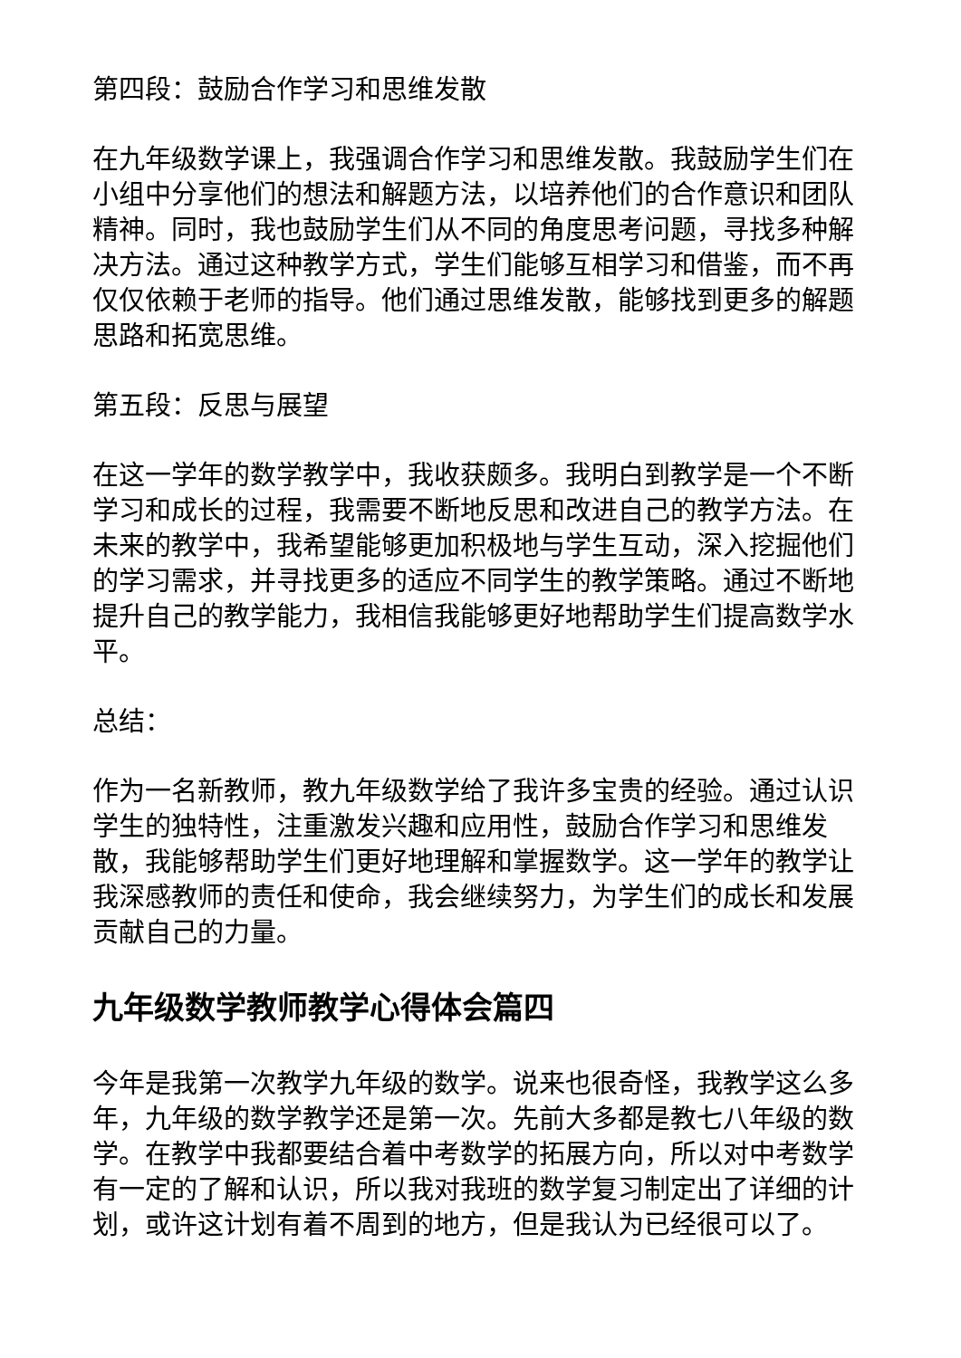第四段：鼓励合作学习和思维发散
在九年级数学课上，我强调合作学习和思维发散。我鼓励学生们在小组中分享他们的想法和解题方法，以培养他们的合作意识和团队精神。同时，我也鼓励学生们从不同的角度思考问题，寻找多种解决方法。通过这种教学方式，学生们能够互相学习和借鉴，而不再仅仅依赖于老师的指导。他们通过思维发散，能够找到更多的解题思路和拓宽思维。
第五段：反思与展望
在这一学年的数学教学中，我收获颇多。我明白到教学是一个不断学习和成长的过程，我需要不断地反思和改进自己的教学方法。在未来的教学中，我希望能够更加积极地与学生互动，深入挖掘他们的学习需求，并寻找更多的适应不同学生的教学策略。通过不断地提升自己的教学能力，我相信我能够更好地帮助学生们提高数学水平。
总结：
作为一名新教师，教九年级数学给了我许多宝贵的经验。通过认识学生的独特性，注重激发兴趣和应用性，鼓励合作学习和思维发散，我能够帮助学生们更好地理解和掌握数学。这一学年的教学让我深感教师的责任和使命，我会继续努力，为学生们的成长和发展贡献自己的力量。
九年级数学教师教学心得体会篇四
今年是我第一次教学九年级的数学。说来也很奇怪，我教学这么多年，九年级的数学教学还是第一次。先前大多都是教七八年级的数学。在教学中我都要结合着中考数学的拓展方向，所以对中考数学有一定的了解和认识，所以我对我班的数学复习制定出了详细的计划，或许这计划有着不周到的地方，但是我认为已经很可以了。